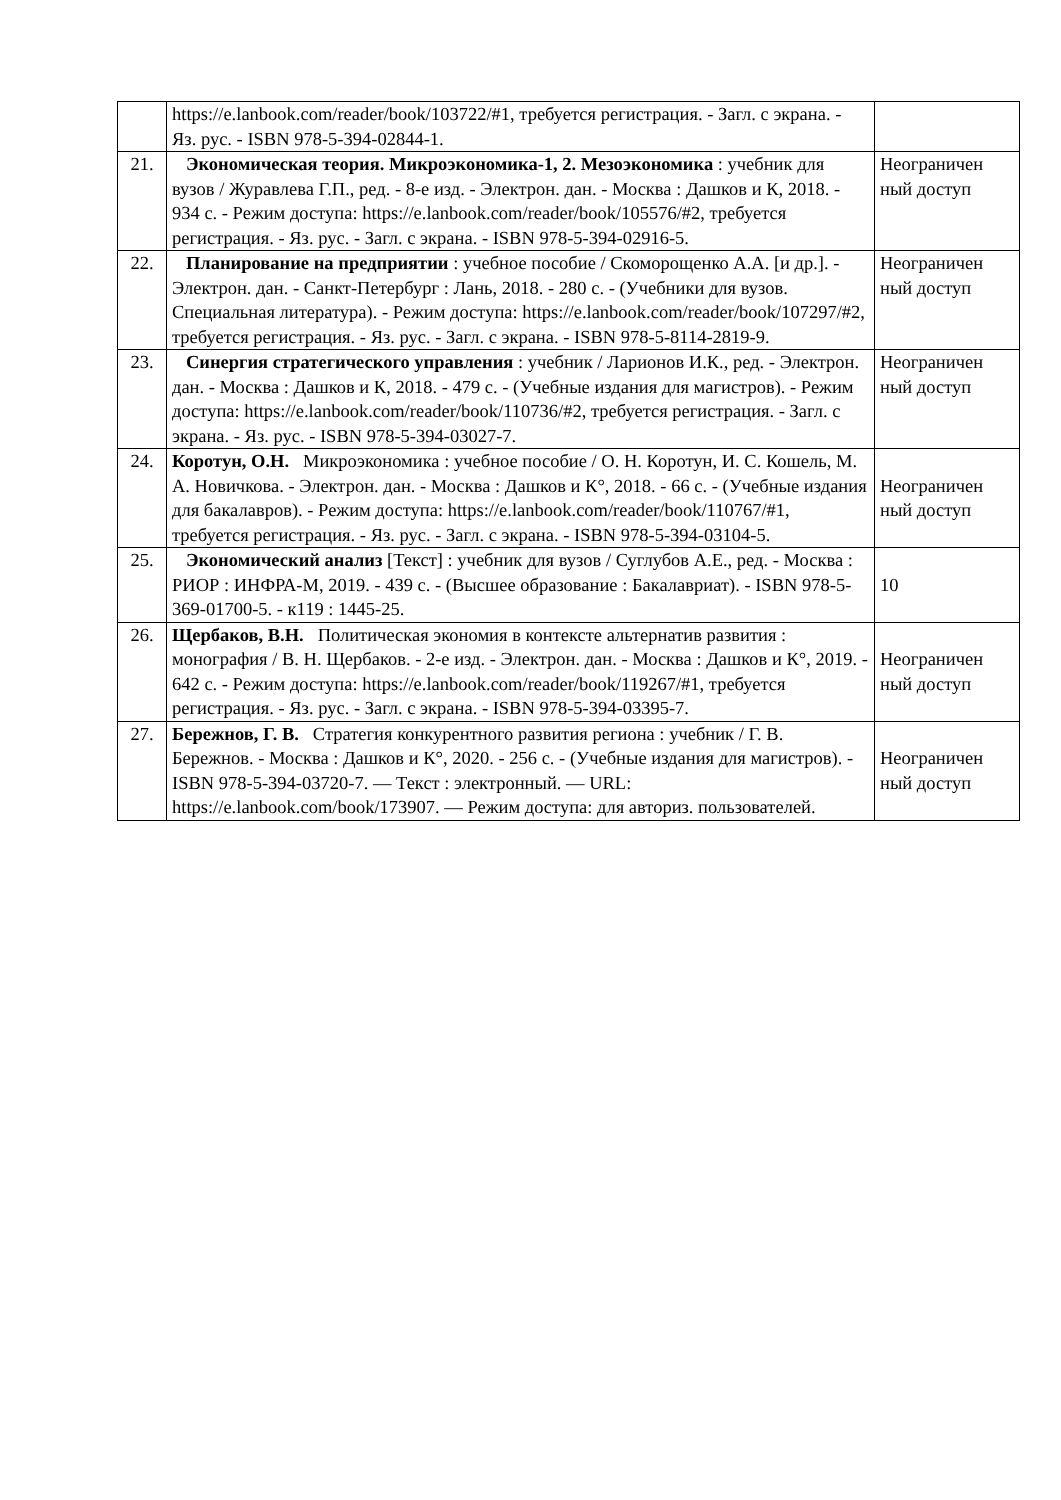| | https://e.lanbook.com/reader/book/103722/#1, требуется регистрация. - Загл. с экрана. - Яз. рус. - ISBN 978-5-394-02844-1. | |
| 21. | Экономическая теория. Микроэкономика-1, 2. Мезоэкономика : учебник для вузов / Журавлева Г.П., ред. - 8-е изд. - Электрон. дан. - Москва : Дашков и К, 2018. - 934 с. - Режим доступа: https://e.lanbook.com/reader/book/105576/#2, требуется регистрация. - Яз. рус. - Загл. с экрана. - ISBN 978-5-394-02916-5. | Неограничен ный доступ |
| 22. | Планирование на предприятии : учебное пособие / Скоморощенко А.А. [и др.]. - Электрон. дан. - Санкт-Петербург : Лань, 2018. - 280 с. - (Учебники для вузов. Специальная литература). - Режим доступа: https://e.lanbook.com/reader/book/107297/#2, требуется регистрация. - Яз. рус. - Загл. с экрана. - ISBN 978-5-8114-2819-9. | Неограничен ный доступ |
| 23. | Синергия стратегического управления : учебник / Ларионов И.К., ред. - Электрон. дан. - Москва : Дашков и К, 2018. - 479 с. - (Учебные издания для магистров). - Режим доступа: https://e.lanbook.com/reader/book/110736/#2, требуется регистрация. - Загл. с экрана. - Яз. рус. - ISBN 978-5-394-03027-7. | Неограничен ный доступ |
| 24. | Коротун, О.Н. Микроэкономика : учебное пособие / О. Н. Коротун, И. С. Кошель, М. А. Новичкова. - Электрон. дан. - Москва : Дашков и К°, 2018. - 66 с. - (Учебные издания для бакалавров). - Режим доступа: https://e.lanbook.com/reader/book/110767/#1, требуется регистрация. - Яз. рус. - Загл. с экрана. - ISBN 978-5-394-03104-5. | Неограничен ный доступ |
| 25. | Экономический анализ [Текст] : учебник для вузов / Суглубов А.Е., ред. - Москва : РИОР : ИНФРА-М, 2019. - 439 с. - (Высшее образование : Бакалавриат). - ISBN 978-5-369-01700-5. - к119 : 1445-25. | 10 |
| 26. | Щербаков, В.Н. Политическая экономия в контексте альтернатив развития : монография / В. Н. Щербаков. - 2-е изд. - Электрон. дан. - Москва : Дашков и К°, 2019. - 642 с. - Режим доступа: https://e.lanbook.com/reader/book/119267/#1, требуется регистрация. - Яз. рус. - Загл. с экрана. - ISBN 978-5-394-03395-7. | Неограничен ный доступ |
| 27. | Бережнов, Г. В. Стратегия конкурентного развития региона : учебник / Г. В. Бережнов. - Москва : Дашков и К°, 2020. - 256 с. - (Учебные издания для магистров). - ISBN 978-5-394-03720-7. — Текст : электронный. — URL: https://e.lanbook.com/book/173907. — Режим доступа: для авториз. пользователей. | Неограничен ный доступ |